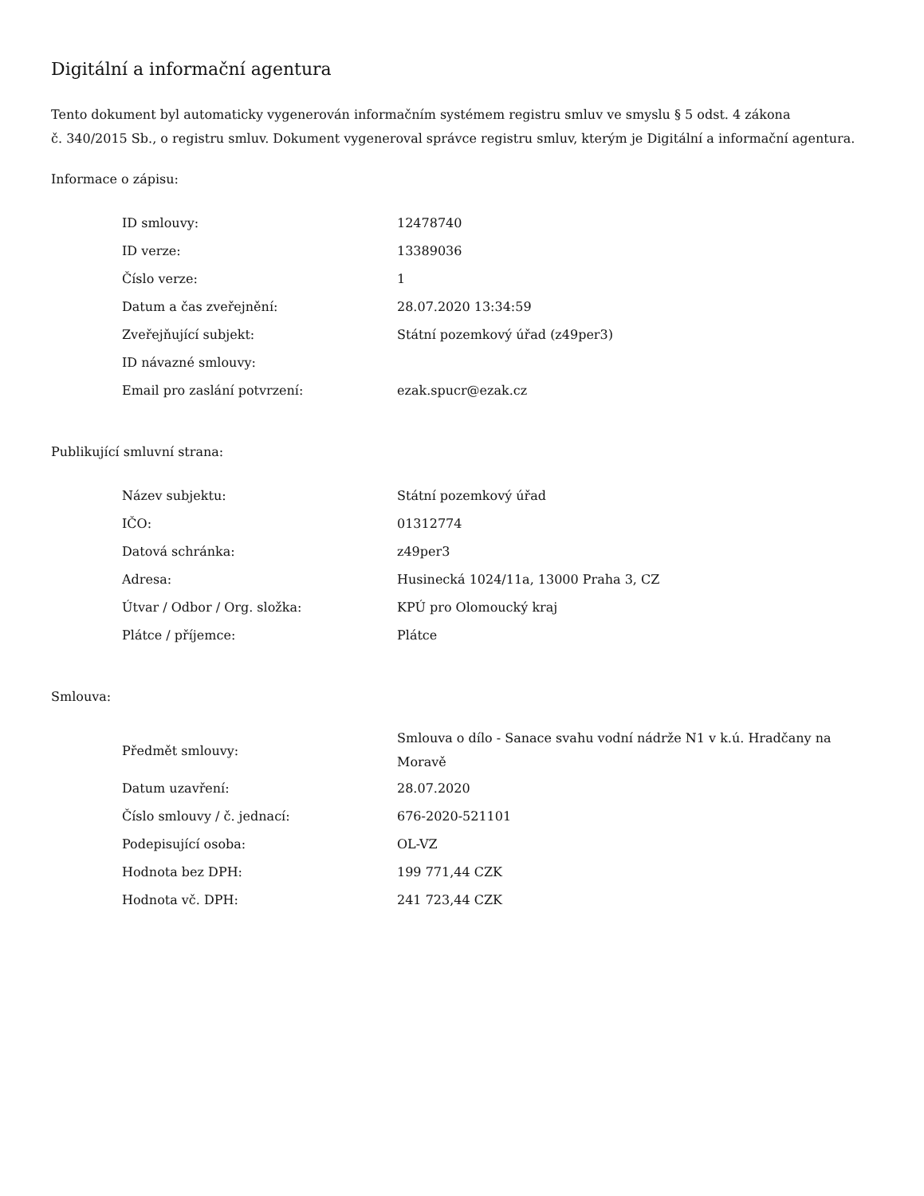Digitální a informační agentura
Tento dokument byl automaticky vygenerován informačním systémem registru smluv ve smyslu § 5 odst. 4 zákona
č. 340/2015 Sb., o registru smluv. Dokument vygeneroval správce registru smluv, kterým je Digitální a informační agentura.
Informace o zápisu:
| ID smlouvy: | 12478740 |
| ID verze: | 13389036 |
| Číslo verze: | 1 |
| Datum a čas zveřejnění: | 28.07.2020 13:34:59 |
| Zveřejňující subjekt: | Státní pozemkový úřad (z49per3) |
| ID návazné smlouvy: | |
| Email pro zaslání potvrzení: | ezak.spucr@ezak.cz |
Publikující smluvní strana:
| Název subjektu: | Státní pozemkový úřad |
| IČO: | 01312774 |
| Datová schránka: | z49per3 |
| Adresa: | Husinecká 1024/11a, 13000 Praha 3, CZ |
| Útvar / Odbor / Org. složka: | KPÚ pro Olomoucký kraj |
| Plátce / příjemce: | Plátce |
Smlouva:
| Předmět smlouvy: | Smlouva o dílo - Sanace svahu vodní nádrže N1 v k.ú. Hradčany na Moravě |
| Datum uzavření: | 28.07.2020 |
| Číslo smlouvy / č. jednací: | 676-2020-521101 |
| Podepisující osoba: | OL-VZ |
| Hodnota bez DPH: | 199 771,44 CZK |
| Hodnota vč. DPH: | 241 723,44 CZK |